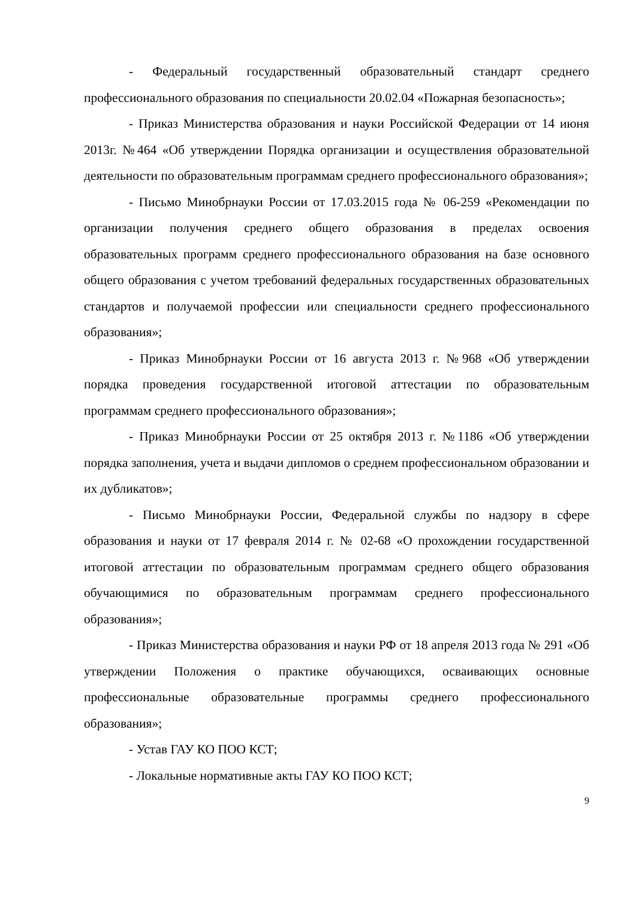- Федеральный государственный образовательный стандарт среднего профессионального образования по специальности 20.02.04 «Пожарная без­опасность»;
- Приказ Министерства образования и науки Российской Федерации от 14 июня 2013г. №464 «Об утверждении Порядка организации и осуществле­ния образовательной деятельности по образовательным программам среднего профессионального образования»;
- Письмо Минобрнауки России от 17.03.2015 года № 06-259 «Рекомен­дации по организации получения среднего общего образования в пределах освоения образовательных программ среднего профессионального образова­ния на базе основного общего образования с учетом требований федеральных государственных образовательных стандартов и получаемой профессии или специальности среднего профессионального образования»;
- Приказ Минобрнауки России от 16 августа 2013 г. №968 «Об утвер­ждении порядка проведения государственной итоговой аттестации по образо­вательным программам среднего профессионального образования»;
- Приказ Минобрнауки России от 25 октября 2013 г. №1186 «Об утвер­ждении порядка заполнения, учета и выдачи дипломов о среднем профессио­нальном образовании и их дубликатов»;
- Письмо Минобрнауки России, Федеральной службы по надзору в сфере образования и науки от 17 февраля 2014 г. № 02-68 «О прохождении государственной итоговой аттестации по образовательным программам сред­него общего образования обучающимися по образовательным программам среднего профессионального образования»;
- Приказ Министерства образования и науки РФ от 18 апреля 2013 года № 291 «Об утверждении Положения о практике обучающихся, осваивающих основные профессиональные образовательные программы среднего професси­онального образования»;
- Устав ГАУ КО ПОО КСТ;
- Локальные нормативные акты ГАУ КО ПОО КСТ;
9